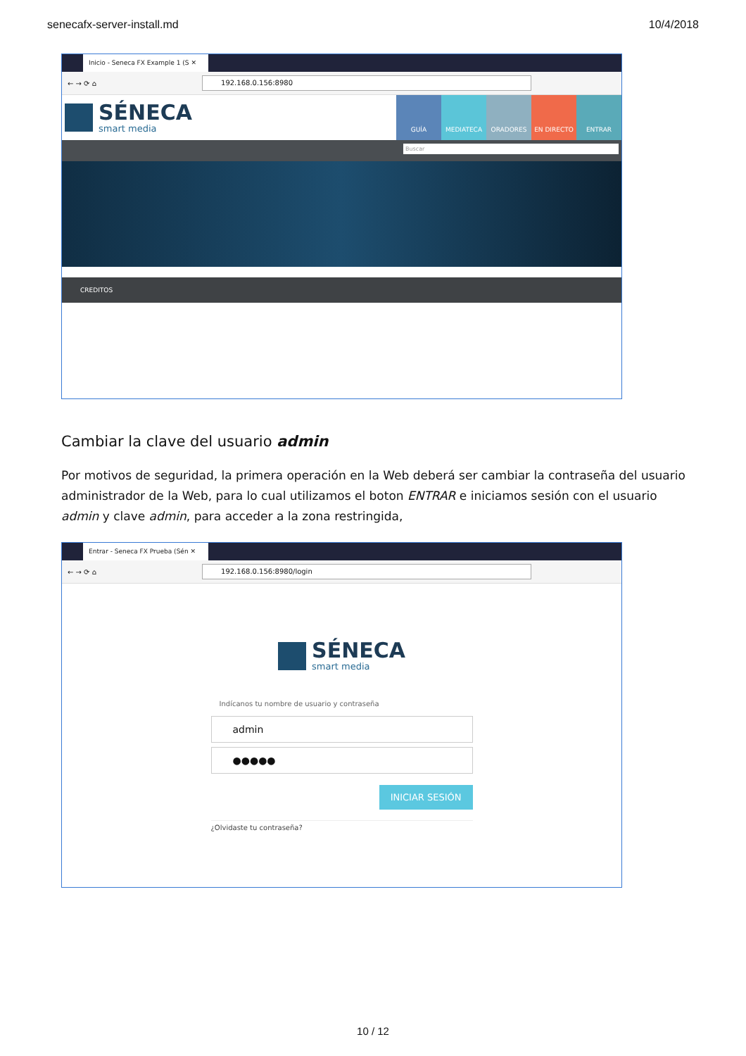senecafx-server-install.md 10/4/2018
Inicio - Seneca FX Example 1 (S ✕
← → ⟳ ⌂ 192.168.0.156:8980
SÉNECA
smart media
GUÍA MEDIATECA ORADORES EN DIRECTO ENTRAR
Buscar
CREDITOS
Cambiar la clave del usuario admin
Por motivos de seguridad, la primera operación en la Web deberá ser cambiar la contraseña del usuario administrador de la Web, para lo cual utilizamos el boton ENTRAR e iniciamos sesión con el usuario admin y clave admin, para acceder a la zona restringida,
Entrar - Seneca FX Prueba (Sén ✕
← → ⟳ ⌂ 192.168.0.156:8980/login
SÉNECA
smart media
Indícanos tu nombre de usuario y contraseña
admin
●●●●●
INICIAR SESIÓN
¿Olvidaste tu contraseña?
10 / 12